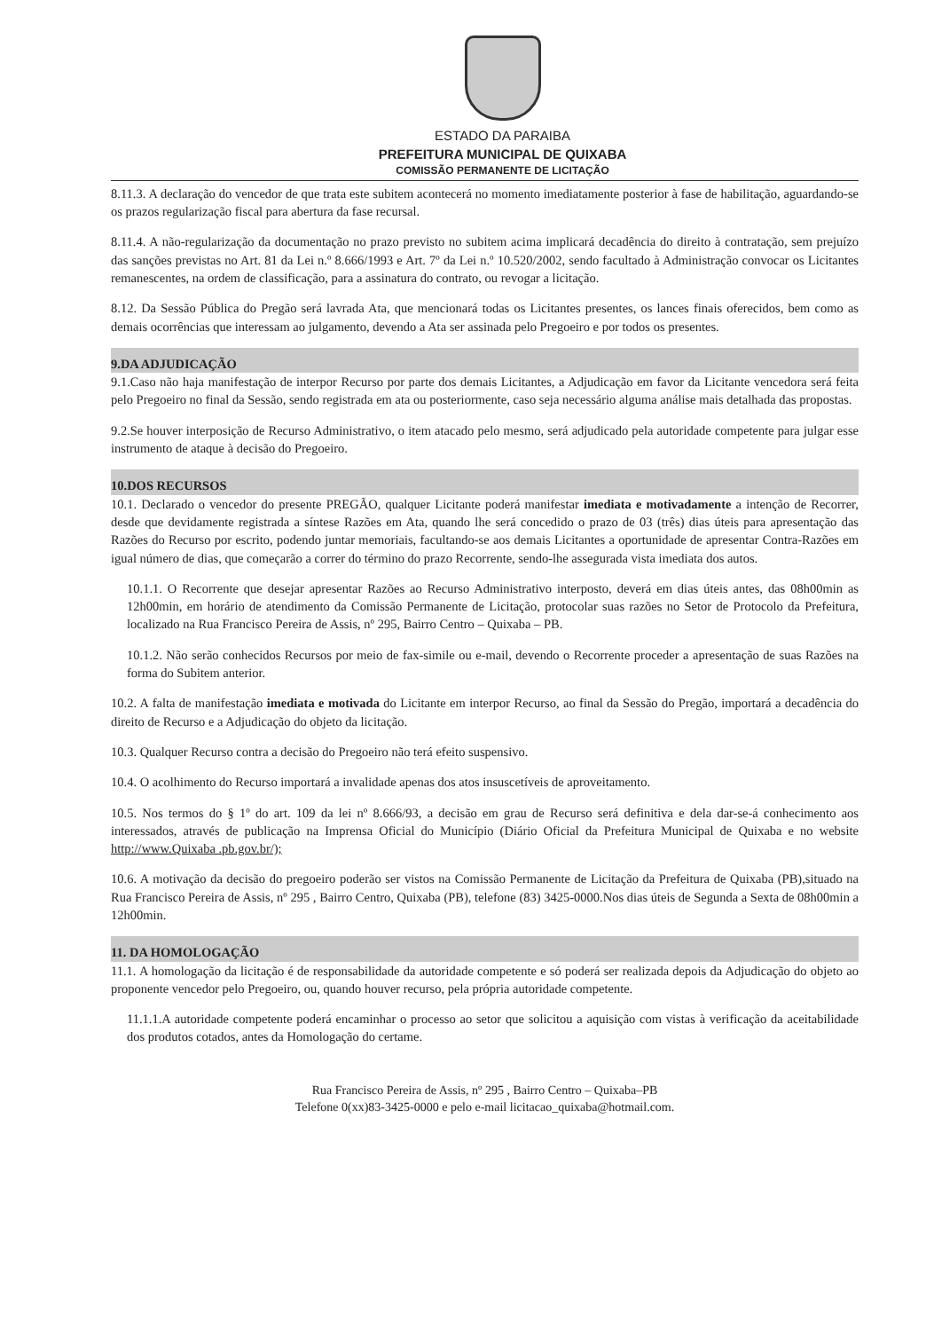ESTADO DA PARAIBA
PREFEITURA MUNICIPAL DE QUIXABA
COMISSÃO PERMANENTE DE LICITAÇÃO
8.11.3. A declaração do vencedor de que trata este subitem acontecerá no momento imediatamente posterior à fase de habilitação, aguardando-se os prazos regularização fiscal para abertura da fase recursal.
8.11.4. A não-regularização da documentação no prazo previsto no subitem acima implicará decadência do direito à contratação, sem prejuízo das sanções previstas no Art. 81 da Lei n.º 8.666/1993 e Art. 7º da Lei n.º 10.520/2002, sendo facultado à Administração convocar os Licitantes remanescentes, na ordem de classificação, para a assinatura do contrato, ou revogar a licitação.
8.12. Da Sessão Pública do Pregão será lavrada Ata, que mencionará todas os Licitantes presentes, os lances finais oferecidos, bem como as demais ocorrências que interessam ao julgamento, devendo a Ata ser assinada pelo Pregoeiro e por todos os presentes.
9.DA ADJUDICAÇÃO
9.1.Caso não haja manifestação de interpor Recurso por parte dos demais Licitantes, a Adjudicação em favor da Licitante vencedora será feita pelo Pregoeiro no final da Sessão, sendo registrada em ata ou posteriormente, caso seja necessário alguma análise mais detalhada das propostas.
9.2.Se houver interposição de Recurso Administrativo, o item atacado pelo mesmo, será adjudicado pela autoridade competente para julgar esse instrumento de ataque à decisão do Pregoeiro.
10.DOS RECURSOS
10.1. Declarado o vencedor do presente PREGÃO, qualquer Licitante poderá manifestar imediata e motivadamente a intenção de Recorrer, desde que devidamente registrada a síntese Razões em Ata, quando lhe será concedido o prazo de 03 (três) dias úteis para apresentação das Razões do Recurso por escrito, podendo juntar memoriais, facultando-se aos demais Licitantes a oportunidade de apresentar Contra-Razões em igual número de dias, que começarão a correr do término do prazo Recorrente, sendo-lhe assegurada vista imediata dos autos.
10.1.1. O Recorrente que desejar apresentar Razões ao Recurso Administrativo interposto, deverá em dias úteis antes, das 08h00min as 12h00min, em horário de atendimento da Comissão Permanente de Licitação, protocolar suas razões no Setor de Protocolo da Prefeitura, localizado na Rua Francisco Pereira de Assis, nº 295, Bairro Centro – Quixaba – PB.
10.1.2. Não serão conhecidos Recursos por meio de fax-simile ou e-mail, devendo o Recorrente proceder a apresentação de suas Razões na forma do Subitem anterior.
10.2. A falta de manifestação imediata e motivada do Licitante em interpor Recurso, ao final da Sessão do Pregão, importará a decadência do direito de Recurso e a Adjudicação do objeto da licitação.
10.3. Qualquer Recurso contra a decisão do Pregoeiro não terá efeito suspensivo.
10.4. O acolhimento do Recurso importará a invalidade apenas dos atos insuscetíveis de aproveitamento.
10.5. Nos termos do § 1º do art. 109 da lei nº 8.666/93, a decisão em grau de Recurso será definitiva e dela dar-se-á conhecimento aos interessados, através de publicação na Imprensa Oficial do Município (Diário Oficial da Prefeitura Municipal de Quixaba e no website http://www.Quixaba .pb.gov.br/);
10.6. A motivação da decisão do pregoeiro poderão ser vistos na Comissão Permanente de Licitação da Prefeitura de Quixaba (PB),situado na Rua Francisco Pereira de Assis, nº 295 , Bairro Centro, Quixaba (PB), telefone (83) 3425-0000.Nos dias úteis de Segunda a Sexta de 08h00min a 12h00min.
11. DA HOMOLOGAÇÃO
11.1. A homologação da licitação é de responsabilidade da autoridade competente e só poderá ser realizada depois da Adjudicação do objeto ao proponente vencedor pelo Pregoeiro, ou, quando houver recurso, pela própria autoridade competente.
11.1.1.A autoridade competente poderá encaminhar o processo ao setor que solicitou a aquisição com vistas à verificação da aceitabilidade dos produtos cotados, antes da Homologação do certame.
Rua Francisco Pereira de Assis, nº 295 , Bairro Centro – Quixaba–PB
Telefone 0(xx)83-3425-0000 e pelo e-mail licitacao_quixaba@hotmail.com.